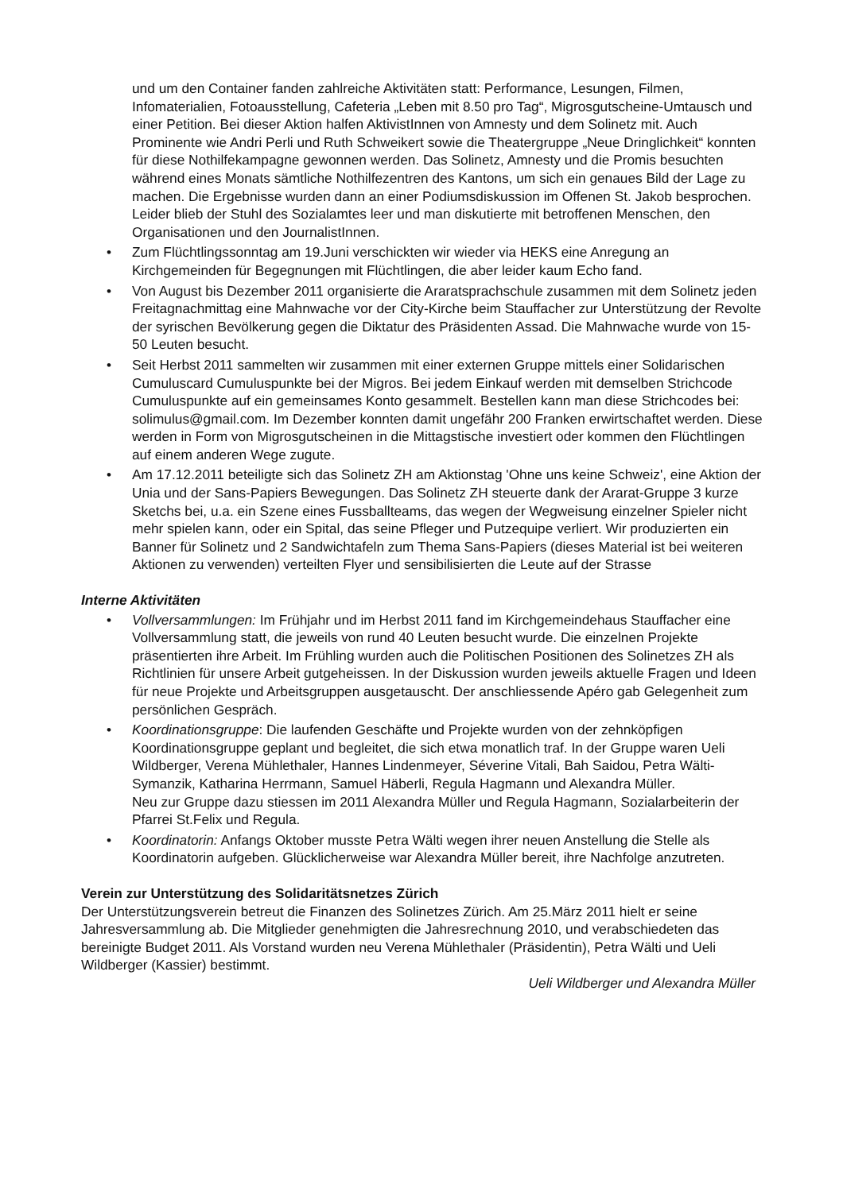und um den Container fanden zahlreiche Aktivitäten statt: Performance, Lesungen, Filmen, Infomaterialien, Fotoausstellung, Cafeteria „Leben mit 8.50 pro Tag“, Migrosgutscheine-Umtausch und einer Petition. Bei dieser Aktion halfen AktivistInnen von Amnesty und dem Solinetz mit. Auch Prominente wie Andri Perli und Ruth Schweikert sowie die Theatergruppe „Neue Dringlichkeit“ konnten für diese Nothilfekampagne gewonnen werden. Das Solinetz, Amnesty und die Promis besuchten während eines Monats sämtliche Nothilfezentren des Kantons, um sich ein genaues Bild der Lage zu machen. Die Ergebnisse wurden dann an einer Podiumsdiskussion im Offenen St. Jakob besprochen. Leider blieb der Stuhl des Sozialamtes leer und man diskutierte mit betroffenen Menschen, den Organisationen und den JournalistInnen.
• Zum Flüchtlingssonntag am 19.Juni verschickten wir wieder via HEKS eine Anregung an Kirchgemeinden für Begegnungen mit Flüchtlingen, die aber leider kaum Echo fand.
• Von August bis Dezember 2011 organisierte die Araratsprachschule zusammen mit dem Solinetz jeden Freitagnachmittag eine Mahnwache vor der City-Kirche beim Stauffacher zur Unterstützung der Revolte der syrischen Bevölkerung gegen die Diktatur des Präsidenten Assad. Die Mahnwache wurde von 15-50 Leuten besucht.
• Seit Herbst 2011 sammelten wir zusammen mit einer externen Gruppe mittels einer Solidarischen Cumuluscard Cumuluspunkte bei der Migros. Bei jedem Einkauf werden mit demselben Strichcode Cumuluspunkte auf ein gemeinsames Konto gesammelt. Bestellen kann man diese Strichcodes bei: solimulus@gmail.com. Im Dezember konnten damit ungefähr 200 Franken erwirtschaftet werden. Diese werden in Form von Migrosgutscheinen in die Mittagstische investiert oder kommen den Flüchtlingen auf einem anderen Wege zugute.
• Am 17.12.2011 beteiligte sich das Solinetz ZH am Aktionstag 'Ohne uns keine Schweiz', eine Aktion der Unia und der Sans-Papiers Bewegungen. Das Solinetz ZH steuerte dank der Ararat-Gruppe 3 kurze Sketchs bei, u.a. ein Szene eines Fussballteams, das wegen der Wegweisung einzelner Spieler nicht mehr spielen kann, oder ein Spital, das seine Pfleger und Putzequipe verliert. Wir produzierten ein Banner für Solinetz und 2 Sandwichtafeln zum Thema Sans-Papiers (dieses Material ist bei weiteren Aktionen zu verwenden) verteilten Flyer und sensibilisierten die Leute auf der Strasse
Interne Aktivitäten
• Vollversammlungen: Im Frühjahr und im Herbst 2011 fand im Kirchgemeindehaus Stauffacher eine Vollversammlung statt, die jeweils von rund 40 Leuten besucht wurde. Die einzelnen Projekte präsentierten ihre Arbeit. Im Frühling wurden auch die Politischen Positionen des Solinetzes ZH als Richtlinien für unsere Arbeit gutgeheissen. In der Diskussion wurden jeweils aktuelle Fragen und Ideen für neue Projekte und Arbeitsgruppen ausgetauscht. Der anschliessende Apéro gab Gelegenheit zum persönlichen Gespräch.
• Koordinationsgruppe: Die laufenden Geschäfte und Projekte wurden von der zehnköpfigen Koordinationsgruppe geplant und begleitet, die sich etwa monatlich traf. In der Gruppe waren Ueli Wildberger, Verena Mühlethaler, Hannes Lindenmeyer, Séverine Vitali, Bah Saidou, Petra Wälti-Symanzik, Katharina Herrmann, Samuel Häberli, Regula Hagmann und Alexandra Müller.
Neu zur Gruppe dazu stiessen im 2011 Alexandra Müller und Regula Hagmann, Sozialarbeiterin der Pfarrei St.Felix und Regula.
• Koordinatorin: Anfangs Oktober musste Petra Wälti wegen ihrer neuen Anstellung die Stelle als Koordinatorin aufgeben. Glücklicherweise war Alexandra Müller bereit, ihre Nachfolge anzutreten.
Verein zur Unterstützung des Solidaritätsnetzes Zürich
Der Unterstützungsverein betreut die Finanzen des Solinetzes Zürich. Am 25.März 2011 hielt er seine Jahresversammlung ab. Die Mitglieder genehmigten die Jahresrechnung 2010, und verabschiedeten das bereinigte Budget 2011. Als Vorstand wurden neu Verena Mühlethaler (Präsidentin), Petra Wälti und Ueli Wildberger (Kassier) bestimmt.
Ueli Wildberger und Alexandra Müller